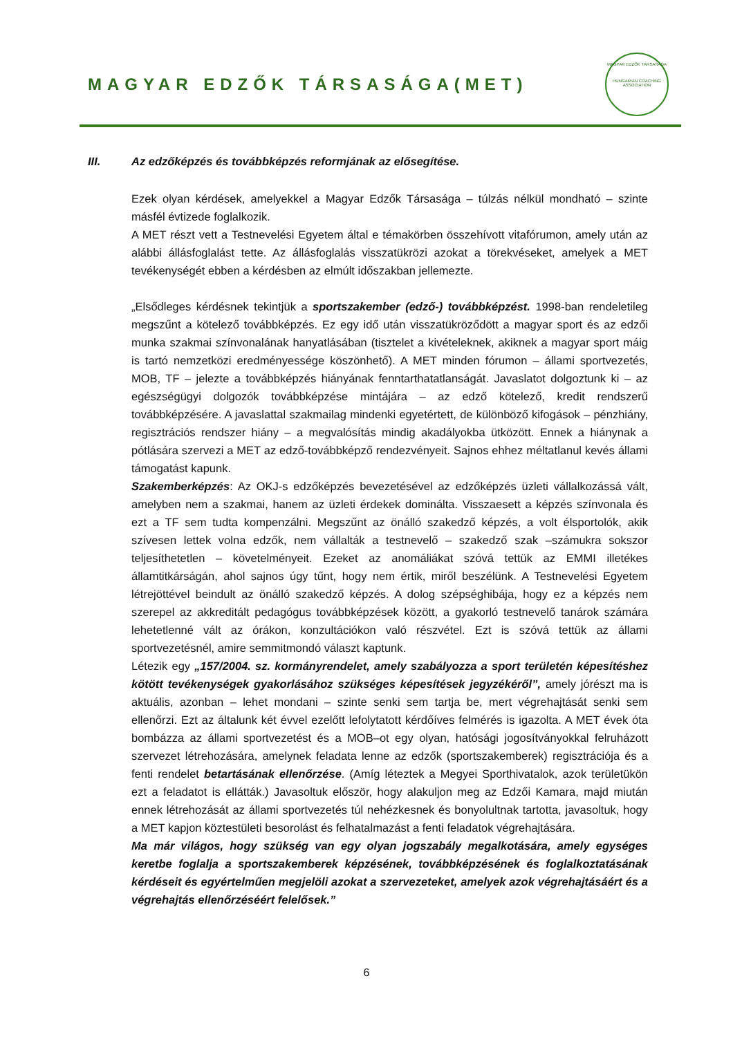MAGYAR EDZŐK TÁRSASÁGA(MET)
MAGYAR EDZŐK TÁRSASÁGA
HUNGARIAN COACHING ASSOCIATION
III. Az edzőképzés és továbbképzés reformjának az elősegítése.
Ezek olyan kérdések, amelyekkel a Magyar Edzők Társasága – túlzás nélkül mondható – szinte másfél évtizede foglalkozik.
A MET részt vett a Testnevelési Egyetem által e témakörben összehívott vitafórumon, amely után az alábbi állásfoglalást tette. Az állásfoglalás visszatükrözi azokat a törekvéseket, amelyek a MET tevékenységét ebben a kérdésben az elmúlt időszakban jellemezte.
„Elsődleges kérdésnek tekintjük a sportszakember (edző-) továbbképzést. 1998-ban rendeletileg megszűnt a kötelező továbbképzés. Ez egy idő után visszatükröződött a magyar sport és az edzői munka szakmai színvonalának hanyatlásában (tisztelet a kivételeknek, akiknek a magyar sport máig is tartó nemzetközi eredményessége köszönhető). A MET minden fórumon – állami sportvezetés, MOB, TF – jelezte a továbbképzés hiányának fenntarthatatlanságát. Javaslatot dolgoztunk ki – az egészségügyi dolgozók továbbképzése mintájára – az edző kötelező, kredit rendszerű továbbképzésére. A javaslattal szakmailag mindenki egyetértett, de különböző kifogások – pénzhiány, regisztrációs rendszer hiány – a megvalósítás mindig akadályokba ütközött. Ennek a hiánynak a pótlására szervezi a MET az edző-továbbképző rendezvényeit. Sajnos ehhez méltatlanul kevés állami támogatást kapunk.
Szakemberképzés: Az OKJ-s edzőképzés bevezetésével az edzőképzés üzleti vállalkozássá vált, amelyben nem a szakmai, hanem az üzleti érdekek dominálta. Visszaesett a képzés színvonala és ezt a TF sem tudta kompenzálni. Megszűnt az önálló szakedző képzés, a volt élsportolók, akik szívesen lettek volna edzők, nem vállalták a testnevelő – szakedző szak –számukra sokszor teljesíthetetlen – követelményeit. Ezeket az anomáliákat szóvá tettük az EMMI illetékes államtitkárságán, ahol sajnos úgy tűnt, hogy nem értik, miről beszélünk. A Testnevelési Egyetem létrejöttével beindult az önálló szakedző képzés. A dolog szépséghibája, hogy ez a képzés nem szerepel az akkreditált pedagógus továbbképzések között, a gyakorló testnevelő tanárok számára lehetetlenné vált az órákon, konzultációkon való részvétel. Ezt is szóvá tettük az állami sportvezetésnél, amire semmitmondó választ kaptunk.
Létezik egy „157/2004. sz. kormányrendelet, amely szabályozza a sport területén képesítéshez kötött tevékenységek gyakorlásához szükséges képesítések jegyzékéről”, amely jórészt ma is aktuális, azonban – lehet mondani – szinte senki sem tartja be, mert végrehajtását senki sem ellenőrzi. Ezt az általunk két évvel ezelőtt lefolytatott kérdőíves felmérés is igazolta. A MET évek óta bombázza az állami sportvezetést és a MOB–ot egy olyan, hatósági jogosítványokkal felruházott szervezet létrehozására, amelynek feladata lenne az edzők (sportszakemberek) regisztrációja és a fenti rendelet betartásának ellenőrzése. (Amíg léteztek a Megyei Sporthivatalok, azok területükön ezt a feladatot is ellátták.) Javasoltuk először, hogy alakuljon meg az Edzői Kamara, majd miután ennek létrehozását az állami sportvezetés túl nehézkesnek és bonyolultnak tartotta, javasoltuk, hogy a MET kapjon köztestületi besorolást és felhatalmazást a fenti feladatok végrehajtására.
Ma már világos, hogy szükség van egy olyan jogszabály megalkotására, amely egységes keretbe foglalja a sportszakemberek képzésének, továbbképzésének és foglalkoztatásának kérdéseit és egyértelműen megjelöli azokat a szervezeteket, amelyek azok végrehajtásáért és a végrehajtás ellenőrzéséért felelősek.”
6